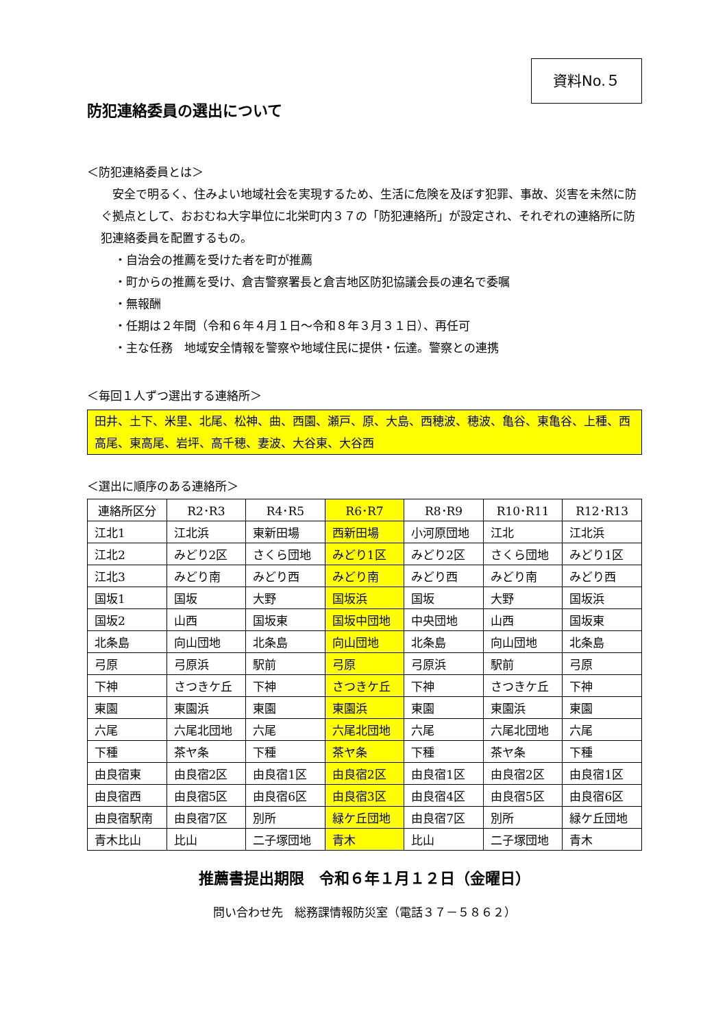資料No.５
防犯連絡委員の選出について
＜防犯連絡委員とは＞
　安全で明るく、住みよい地域社会を実現するため、生活に危険を及ぼす犯罪、事故、災害を未然に防ぐ拠点として、おおむね大字単位に北栄町内３７の「防犯連絡所」が設定され、それぞれの連絡所に防犯連絡委員を配置するもの。
・自治会の推薦を受けた者を町が推薦
・町からの推薦を受け、倉吉警察署長と倉吉地区防犯協議会長の連名で委嘱
・無報酬
・任期は２年間（令和６年４月１日～令和８年３月３１日）、再任可
・主な任務　地域安全情報を警察や地域住民に提供・伝達。警察との連携
＜毎回１人ずつ選出する連絡所＞
田井、土下、米里、北尾、松神、曲、西園、瀬戸、原、大島、西穂波、穂波、亀谷、東亀谷、上種、西高尾、東高尾、岩坪、高千穂、妻波、大谷東、大谷西
＜選出に順序のある連絡所＞
| 連絡所区分 | R2･R3 | R4･R5 | R6･R7 | R8･R9 | R10･R11 | R12･R13 |
| 江北1 | 江北浜 | 東新田場 | 西新田場 | 小河原団地 | 江北 | 江北浜 |
| 江北2 | みどり2区 | さくら団地 | みどり1区 | みどり2区 | さくら団地 | みどり1区 |
| 江北3 | みどり南 | みどり西 | みどり南 | みどり西 | みどり南 | みどり西 |
| 国坂1 | 国坂 | 大野 | 国坂浜 | 国坂 | 大野 | 国坂浜 |
| 国坂2 | 山西 | 国坂東 | 国坂中団地 | 中央団地 | 山西 | 国坂東 |
| 北条島 | 向山団地 | 北条島 | 向山団地 | 北条島 | 向山団地 | 北条島 |
| 弓原 | 弓原浜 | 駅前 | 弓原 | 弓原浜 | 駅前 | 弓原 |
| 下神 | さつきケ丘 | 下神 | さつきケ丘 | 下神 | さつきケ丘 | 下神 |
| 東園 | 東園浜 | 東園 | 東園浜 | 東園 | 東園浜 | 東園 |
| 六尾 | 六尾北団地 | 六尾 | 六尾北団地 | 六尾 | 六尾北団地 | 六尾 |
| 下種 | 茶ヤ条 | 下種 | 茶ヤ条 | 下種 | 茶ヤ条 | 下種 |
| 由良宿東 | 由良宿2区 | 由良宿1区 | 由良宿2区 | 由良宿1区 | 由良宿2区 | 由良宿1区 |
| 由良宿西 | 由良宿5区 | 由良宿6区 | 由良宿3区 | 由良宿4区 | 由良宿5区 | 由良宿6区 |
| 由良宿駅南 | 由良宿7区 | 別所 | 緑ケ丘団地 | 由良宿7区 | 別所 | 緑ケ丘団地 |
| 青木比山 | 比山 | 二子塚団地 | 青木 | 比山 | 二子塚団地 | 青木 |
推薦書提出期限　令和６年１月１２日（金曜日）
問い合わせ先　総務課情報防災室（電話３７－５８６２）